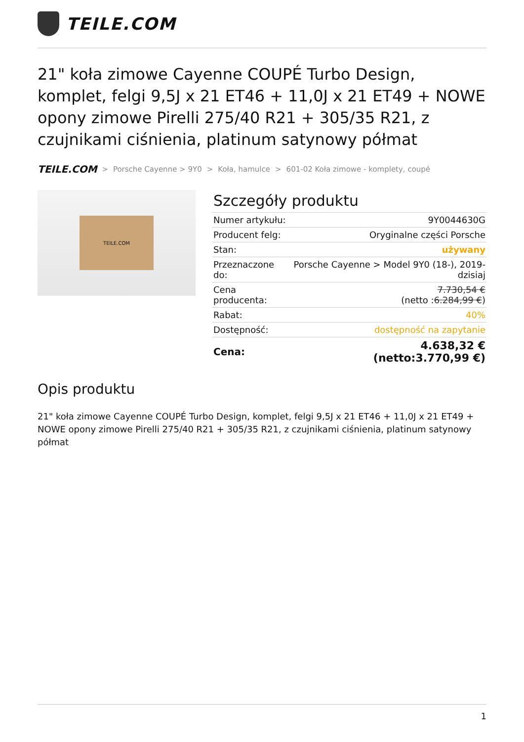TEILE.COM
21" koła zimowe Cayenne COUPÉ Turbo Design, komplet, felgi 9,5J x 21 ET46 + 11,0J x 21 ET49 + NOWE opony zimowe Pirelli 275/40 R21 + 305/35 R21, z czujnikami ciśnienia, platinum satynowy półmat
TEILE.COM > Porsche Cayenne > 9Y0 > Koła, hamulce > 601-02 Koła zimowe - komplety, coupé
TEILE.COM
Szczegóły produktu
| Numer artykułu: | 9Y0044630G |
| Producent felg: | Oryginalne części Porsche |
| Stan: | używany |
| Przeznaczone do: | Porsche Cayenne > Model 9Y0 (18-), 2019-dzisiaj |
| Cena producenta: | 7.730,54 € (netto : 6.284,99 € ) |
| Rabat: | 40% |
| Dostępność: | dostępność na zapytanie |
| Cena: | 4.638,32 € (netto:3.770,99 €) |
Opis produktu
21" koła zimowe Cayenne COUPÉ Turbo Design, komplet, felgi 9,5J x 21 ET46 + 11,0J x 21 ET49 + NOWE opony zimowe Pirelli 275/40 R21 + 305/35 R21, z czujnikami ciśnienia, platinum satynowy półmat
1